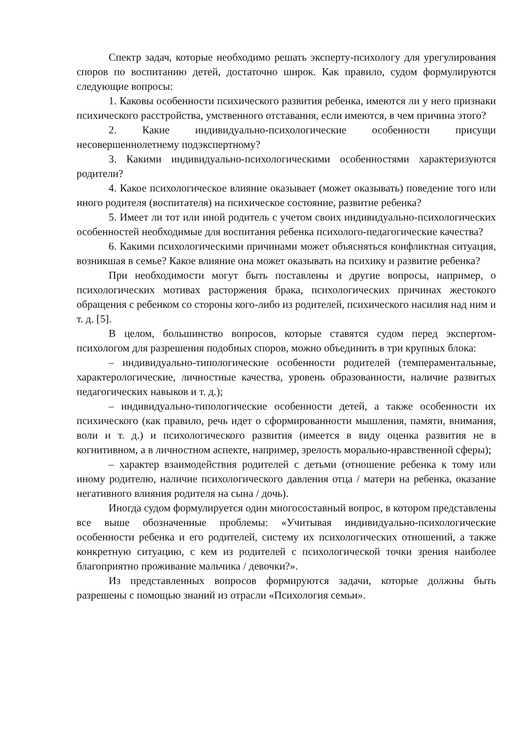Спектр задач, которые необходимо решать эксперту-психологу для урегулирования споров по воспитанию детей, достаточно широк. Как правило, судом формулируются следующие вопросы:
1. Каковы особенности психического развития ребенка, имеются ли у него признаки психического расстройства, умственного отставания, если имеются, в чем причина этого?
2. Какие индивидуально-психологические особенности присущи несовершеннолетнему подэкспертному?
3. Какими индивидуально-психологическими особенностями характеризуются родители?
4. Какое психологическое влияние оказывает (может оказывать) поведение того или иного родителя (воспитателя) на психическое состояние, развитие ребенка?
5. Имеет ли тот или иной родитель с учетом своих индивидуально-психологических особенностей необходимые для воспитания ребенка психолого-педагогические качества?
6. Какими психологическими причинами может объясняться конфликтная ситуация, возникшая в семье? Какое влияние она может оказывать на психику и развитие ребенка?
При необходимости могут быть поставлены и другие вопросы, например, о психологических мотивах расторжения брака, психологических причинах жестокого обращения с ребенком со стороны кого-либо из родителей, психического насилия над ним и т. д. [5].
В целом, большинство вопросов, которые ставятся судом перед экспертом-психологом для разрешения подобных споров, можно объединить в три крупных блока:
– индивидуально-типологические особенности родителей (темпераментальные, характерологические, личностные качества, уровень образованности, наличие развитых педагогических навыков и т. д.);
– индивидуально-типологические особенности детей, а также особенности их психического (как правило, речь идет о сформированности мышления, памяти, внимания, воли и т. д.) и психологического развития (имеется в виду оценка развития не в когнитивном, а в личностном аспекте, например, зрелость морально-нравственной сферы);
– характер взаимодействия родителей с детьми (отношение ребенка к тому или иному родителю, наличие психологического давления отца / матери на ребенка, оказание негативного влияния родителя на сына / дочь).
Иногда судом формулируется один многосоставный вопрос, в котором представлены все выше обозначенные проблемы: «Учитывая индивидуально-психологические особенности ребенка и его родителей, систему их психологических отношений, а также конкретную ситуацию, с кем из родителей с психологической точки зрения наиболее благоприятно проживание мальчика / девочки?».
Из представленных вопросов формируются задачи, которые должны быть разрешены с помощью знаний из отрасли «Психология семьи».